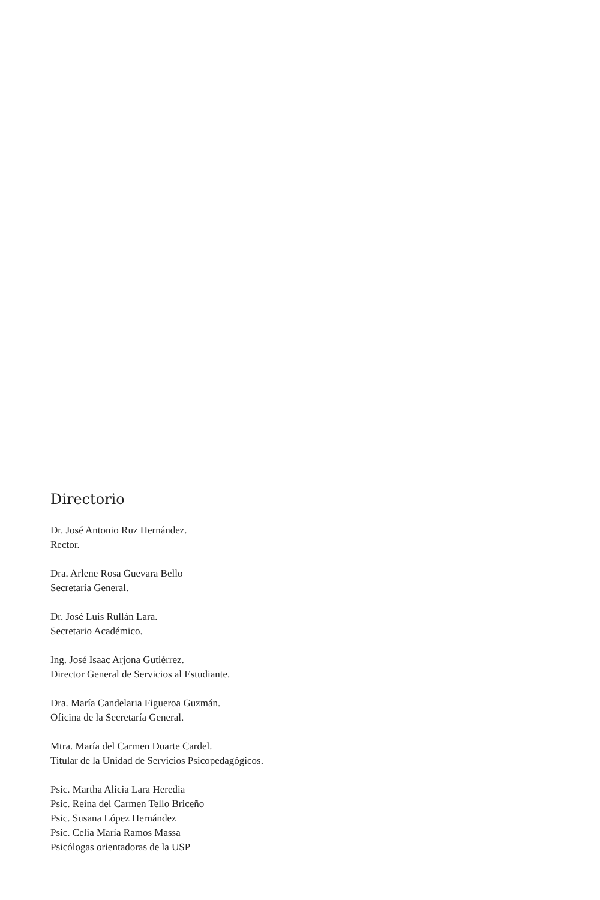Directorio
Dr. José Antonio Ruz Hernández.
Rector.
Dra. Arlene Rosa Guevara Bello
Secretaria General.
Dr. José Luis Rullán Lara.
Secretario Académico.
Ing. José Isaac Arjona Gutiérrez.
Director General de Servicios al Estudiante.
Dra. María Candelaria Figueroa Guzmán.
Oficina de la Secretaría General.
Mtra. María del Carmen Duarte Cardel.
Titular de la Unidad de Servicios Psicopedagógicos.
Psic. Martha Alicia Lara Heredia
Psic. Reina del Carmen Tello Briceño
Psic. Susana López Hernández
Psic. Celia María Ramos Massa
Psicólogas orientadoras de la USP